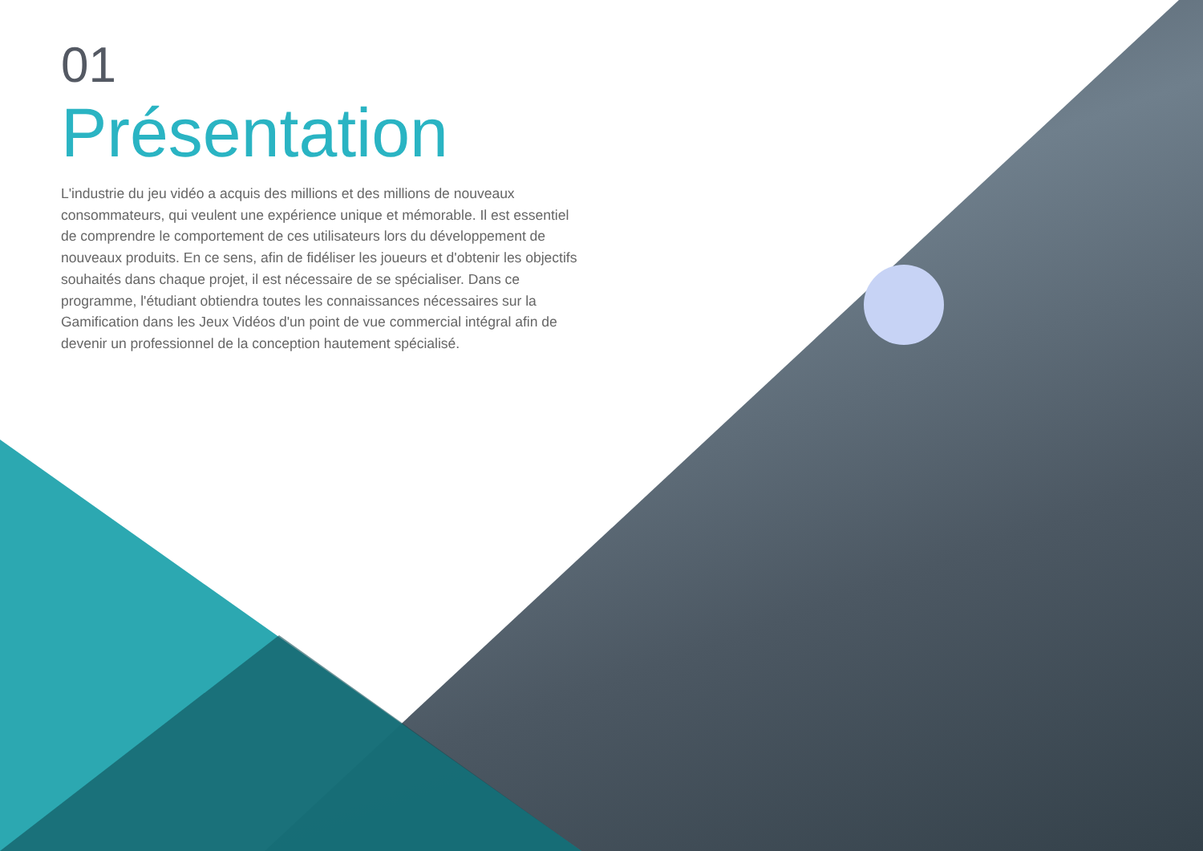01
Présentation
L'industrie du jeu vidéo a acquis des millions et des millions de nouveaux consommateurs, qui veulent une expérience unique et mémorable. Il est essentiel de comprendre le comportement de ces utilisateurs lors du développement de nouveaux produits. En ce sens, afin de fidéliser les joueurs et d'obtenir les objectifs souhaités dans chaque projet, il est nécessaire de se spécialiser. Dans ce programme, l'étudiant obtiendra toutes les connaissances nécessaires sur la Gamification dans les Jeux Vidéos d'un point de vue commercial intégral afin de devenir un professionnel de la conception hautement spécialisé.